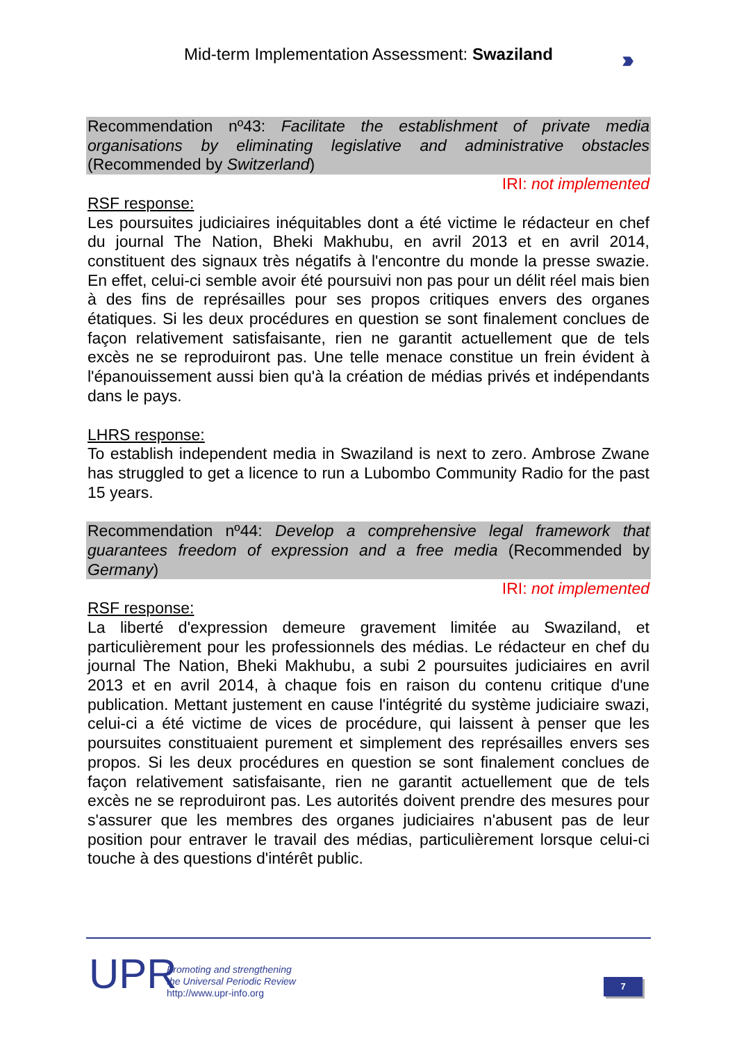Mid-term Implementation Assessment: Swaziland
›››
Recommendation nº43: Facilitate the establishment of private media organisations by eliminating legislative and administrative obstacles (Recommended by Switzerland)
IRI: not implemented
RSF response:
Les poursuites judiciaires inéquitables dont a été victime le rédacteur en chef du journal The Nation, Bheki Makhubu, en avril 2013 et en avril 2014, constituent des signaux très négatifs à l'encontre du monde la presse swazie. En effet, celui-ci semble avoir été poursuivi non pas pour un délit réel mais bien à des fins de représailles pour ses propos critiques envers des organes étatiques. Si les deux procédures en question se sont finalement conclues de façon relativement satisfaisante, rien ne garantit actuellement que de tels excès ne se reproduiront pas. Une telle menace constitue un frein évident à l'épanouissement aussi bien qu'à la création de médias privés et indépendants dans le pays.
LHRS response:
To establish independent media in Swaziland is next to zero. Ambrose Zwane has struggled to get a licence to run a Lubombo Community Radio for the past 15 years.
Recommendation nº44: Develop a comprehensive legal framework that guarantees freedom of expression and a free media (Recommended by Germany)
IRI: not implemented
RSF response:
La liberté d'expression demeure gravement limitée au Swaziland, et particulièrement pour les professionnels des médias. Le rédacteur en chef du journal The Nation, Bheki Makhubu, a subi 2 poursuites judiciaires en avril 2013 et en avril 2014, à chaque fois en raison du contenu critique d'une publication. Mettant justement en cause l'intégrité du système judiciaire swazi, celui-ci a été victime de vices de procédure, qui laissent à penser que les poursuites constituaient purement et simplement des représailles envers ses propos. Si les deux procédures en question se sont finalement conclues de façon relativement satisfaisante, rien ne garantit actuellement que de tels excès ne se reproduiront pas. Les autorités doivent prendre des mesures pour s'assurer que les membres des organes judiciaires n'abusent pas de leur position pour entraver le travail des médias, particulièrement lorsque celui-ci touche à des questions d'intérêt public.
UPR
Promoting and strengthening
the Universal Periodic Review
http://www.upr-info.org
7